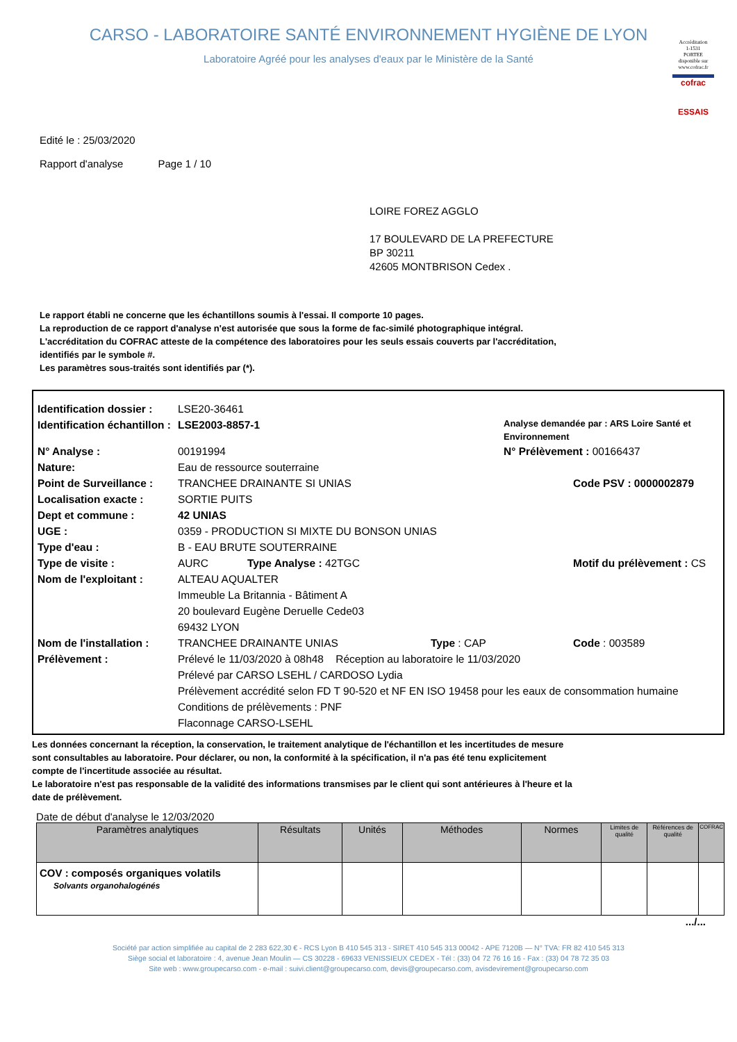CARSO - LABORATOIRE SANTÉ ENVIRONNEMENT HYGIÈNE DE LYON
Laboratoire Agréé pour les analyses d'eaux par le Ministère de la Santé
Accréditation
1-1531
PORTEE
disponible sur
www.cofrac.fr
cofrac
ESSAIS
Edité le : 25/03/2020
Rapport d'analyse Page 1 / 10
LOIRE FOREZ AGGLO
17 BOULEVARD DE LA PREFECTURE
BP 30211
42605 MONTBRISON Cedex .
Le rapport établi ne concerne que les échantillons soumis à l'essai. Il comporte 10 pages.
La reproduction de ce rapport d'analyse n'est autorisée que sous la forme de fac-similé photographique intégral.
L'accréditation du COFRAC atteste de la compétence des laboratoires pour les seuls essais couverts par l'accréditation,
identifiés par le symbole #.
Les paramètres sous-traités sont identifiés par (*).
Identification dossier : LSE20-36461
Identification échantillon : LSE2003-8857-1 Analyse demandée par : ARS Loire Santé et Environnement
N° Analyse : 00191994 N° Prélèvement : 00166437
Nature: Eau de ressource souterraine
Point de Surveillance : TRANCHEE DRAINANTE SI UNIAS Code PSV : 0000002879
Localisation exacte : SORTIE PUITS
Dept et commune : 42 UNIAS
UGE : 0359 - PRODUCTION SI MIXTE DU BONSON UNIAS
Type d'eau : B - EAU BRUTE SOUTERRAINE
Type de visite : AURC Type Analyse : 42TGC Motif du prélèvement : CS
Nom de l'exploitant : ALTEAU AQUALTER
Immeuble La Britannia - Bâtiment A
20 boulevard Eugène Deruelle Cede03
69432 LYON
Nom de l'installation : TRANCHEE DRAINANTE UNIAS Type : CAP Code : 003589
Prélèvement : Prélevé le 11/03/2020 à 08h48 Réception au laboratoire le 11/03/2020
Prélevé par CARSO LSEHL / CARDOSO Lydia
Prélèvement accrédité selon FD T 90-520 et NF EN ISO 19458 pour les eaux de consommation humaine
Conditions de prélèvements : PNF
Flaconnage CARSO-LSEHL
Les données concernant la réception, la conservation, le traitement analytique de l'échantillon et les incertitudes de mesure
sont consultables au laboratoire. Pour déclarer, ou non, la conformité à la spécification, il n'a pas été tenu explicitement
compte de l'incertitude associée au résultat.
Le laboratoire n'est pas responsable de la validité des informations transmises par le client qui sont antérieures à l'heure et la
date de prélèvement.
Date de début d'analyse le 12/03/2020
| Paramètres analytiques | Résultats | Unités | Méthodes | Normes | Limites de qualité | Références de qualité | COFRAC |
| --- | --- | --- | --- | --- | --- | --- | --- |
| COV : composés organiques volatils Solvants organohalogénés | | | | | | | |
.../...
Société par action simplifiée au capital de 2 283 622,30 € - RCS Lyon B 410 545 313 - SIRET 410 545 313 00042 - APE 7120B — N° TVA: FR 82 410 545 313
Siège social et laboratoire : 4, avenue Jean Moulin — CS 30228 - 69633 VENISSIEUX CEDEX - Tél : (33) 04 72 76 16 16 - Fax : (33) 04 78 72 35 03
Site web : www.groupecarso.com - e-mail : suivi.client@groupecarso.com, devis@groupecarso.com, avisdevirement@groupecarso.com